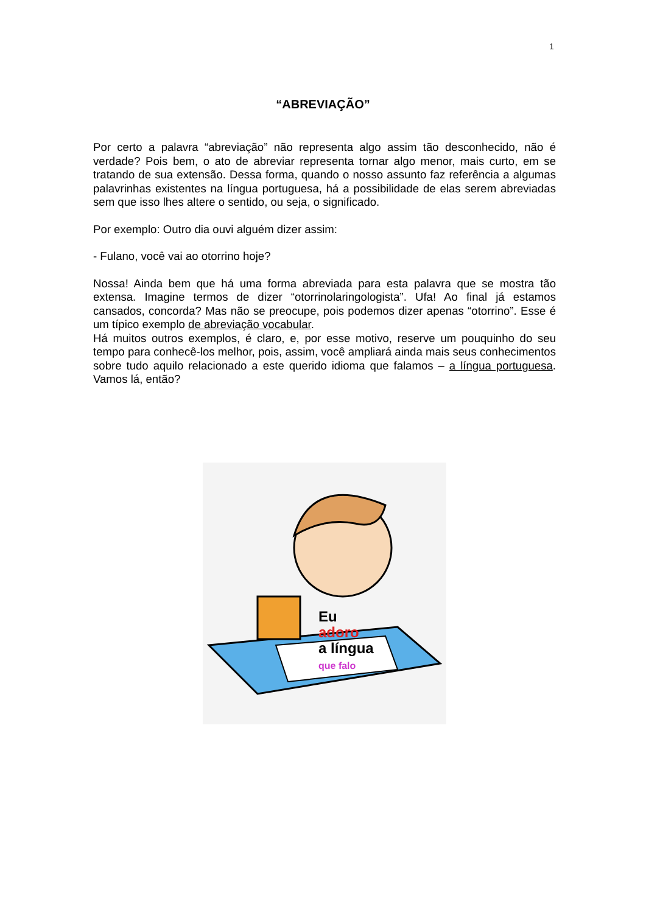1
“ABREVIAÇÃO”
Por certo a palavra “abreviação” não representa algo assim tão desconhecido, não é verdade? Pois bem, o ato de abreviar representa tornar algo menor, mais curto, em se tratando de sua extensão. Dessa forma, quando o nosso assunto faz referência a algumas palavrinhas existentes na língua portuguesa, há a possibilidade de elas serem abreviadas sem que isso lhes altere o sentido, ou seja, o significado.
Por exemplo: Outro dia ouvi alguém dizer assim:
- Fulano, você vai ao otorrino hoje?
Nossa! Ainda bem que há uma forma abreviada para esta palavra que se mostra tão extensa. Imagine termos de dizer “otorrinolaringologista”. Ufa! Ao final já estamos cansados, concorda? Mas não se preocupe, pois podemos dizer apenas “otorrino”. Esse é um típico exemplo de abreviação vocabular.
Há muitos outros exemplos, é claro, e, por esse motivo, reserve um pouquinho do seu tempo para conhecê-los melhor, pois, assim, você ampliará ainda mais seus conhecimentos sobre tudo aquilo relacionado a este querido idioma que falamos – a língua portuguesa. Vamos lá, então?
Eu
adoro
a língua
que falo